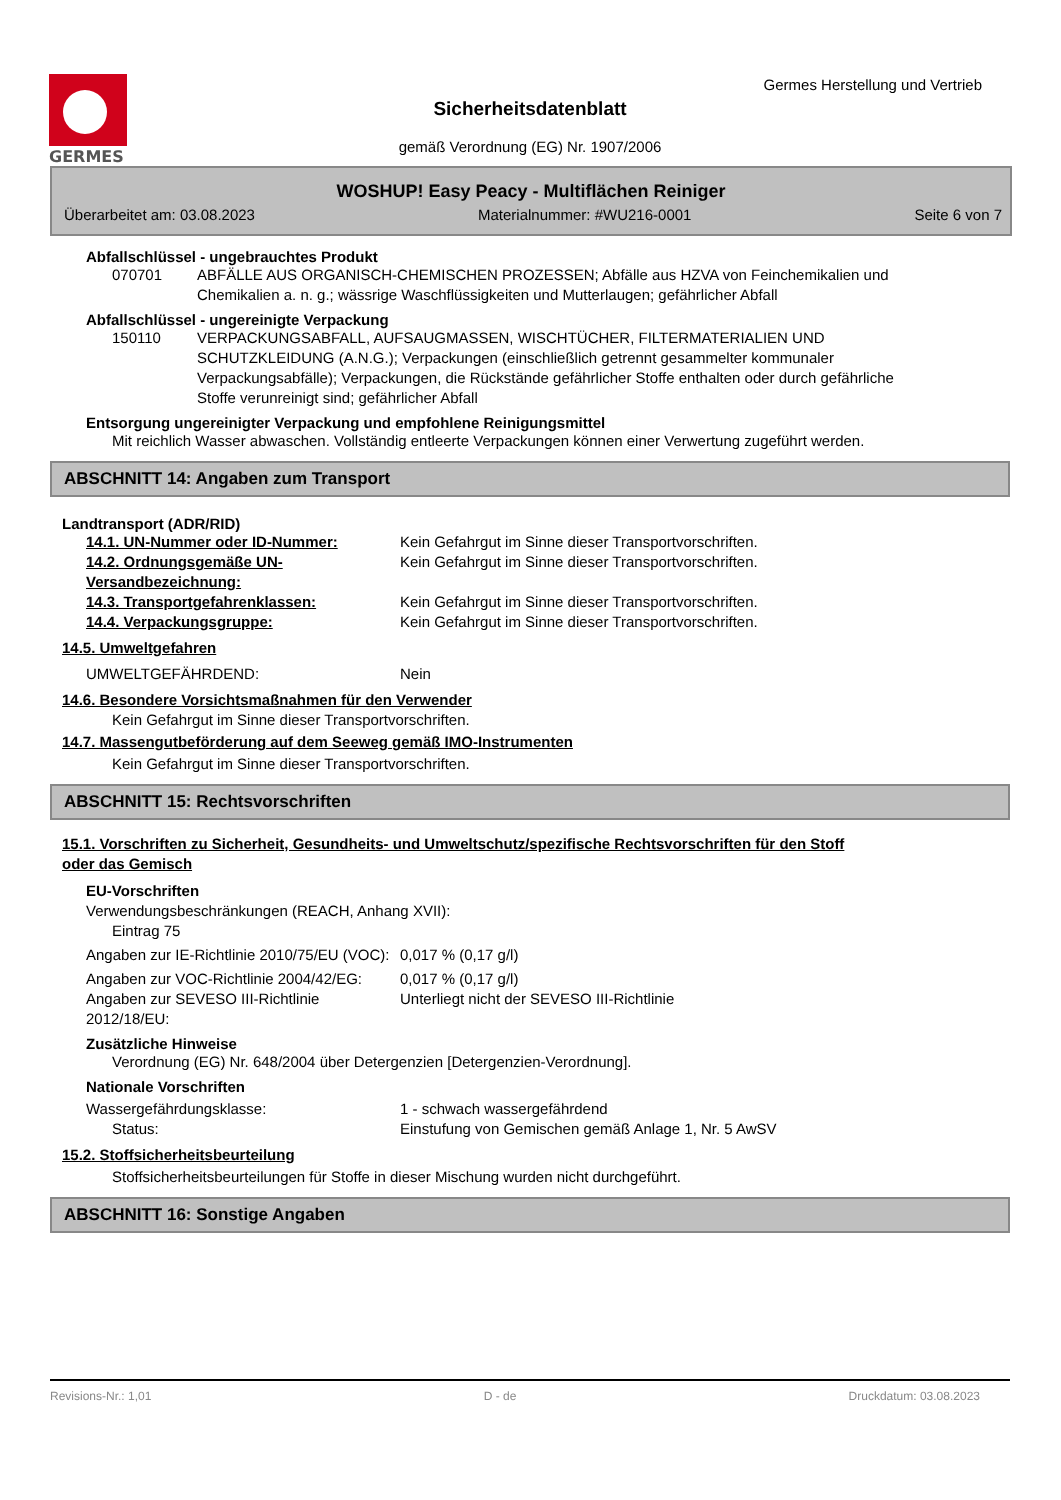GERMES
Germes Herstellung und Vertrieb
Sicherheitsdatenblatt
gemäß Verordnung (EG) Nr. 1907/2006
WOSHUP! Easy Peacy - Multiflächen Reiniger
Überarbeitet am: 03.08.2023 Materialnummer: #WU216-0001 Seite 6 von 7
Abfallschlüssel - ungebrauchtes Produkt
070701 ABFÄLLE AUS ORGANISCH-CHEMISCHEN PROZESSEN; Abfälle aus HZVA von Feinchemikalien und Chemikalien a. n. g.; wässrige Waschflüssigkeiten und Mutterlaugen; gefährlicher Abfall
Abfallschlüssel - ungereinigte Verpackung
150110 VERPACKUNGSABFALL, AUFSAUGMASSEN, WISCHTÜCHER, FILTERMATERIALIEN UND SCHUTZKLEIDUNG (A.N.G.); Verpackungen (einschließlich getrennt gesammelter kommunaler Verpackungsabfälle); Verpackungen, die Rückstände gefährlicher Stoffe enthalten oder durch gefährliche Stoffe verunreinigt sind; gefährlicher Abfall
Entsorgung ungereinigter Verpackung und empfohlene Reinigungsmittel
Mit reichlich Wasser abwaschen. Vollständig entleerte Verpackungen können einer Verwertung zugeführt werden.
ABSCHNITT 14: Angaben zum Transport
Landtransport (ADR/RID)
14.1. UN-Nummer oder ID-Nummer: Kein Gefahrgut im Sinne dieser Transportvorschriften.
14.2. Ordnungsgemäße UN-Versandbezeichnung:
Kein Gefahrgut im Sinne dieser Transportvorschriften.
14.3. Transportgefahrenklassen: Kein Gefahrgut im Sinne dieser Transportvorschriften.
14.4. Verpackungsgruppe: Kein Gefahrgut im Sinne dieser Transportvorschriften.
14.5. Umweltgefahren
UMWELTGEFÄHRDEND: Nein
14.6. Besondere Vorsichtsmaßnahmen für den Verwender
Kein Gefahrgut im Sinne dieser Transportvorschriften.
14.7. Massengutbeförderung auf dem Seeweg gemäß IMO-Instrumenten
Kein Gefahrgut im Sinne dieser Transportvorschriften.
ABSCHNITT 15: Rechtsvorschriften
15.1. Vorschriften zu Sicherheit, Gesundheits- und Umweltschutz/spezifische Rechtsvorschriften für den Stoff oder das Gemisch
EU-Vorschriften
Verwendungsbeschränkungen (REACH, Anhang XVII):
Eintrag 75
Angaben zur IE-Richtlinie 2010/75/EU (VOC):
0,017 % (0,17 g/l)
Angaben zur VOC-Richtlinie 2004/42/EG:
0,017 % (0,17 g/l)
Angaben zur SEVESO III-Richtlinie 2012/18/EU:
Unterliegt nicht der SEVESO III-Richtlinie
Zusätzliche Hinweise
Verordnung (EG) Nr. 648/2004 über Detergenzien [Detergenzien-Verordnung].
Nationale Vorschriften
Wassergefährdungsklasse: 1 - schwach wassergefährdend
Status: Einstufung von Gemischen gemäß Anlage 1, Nr. 5 AwSV
15.2. Stoffsicherheitsbeurteilung
Stoffsicherheitsbeurteilungen für Stoffe in dieser Mischung wurden nicht durchgeführt.
ABSCHNITT 16: Sonstige Angaben
Revisions-Nr.: 1,01 D - de Druckdatum: 03.08.2023